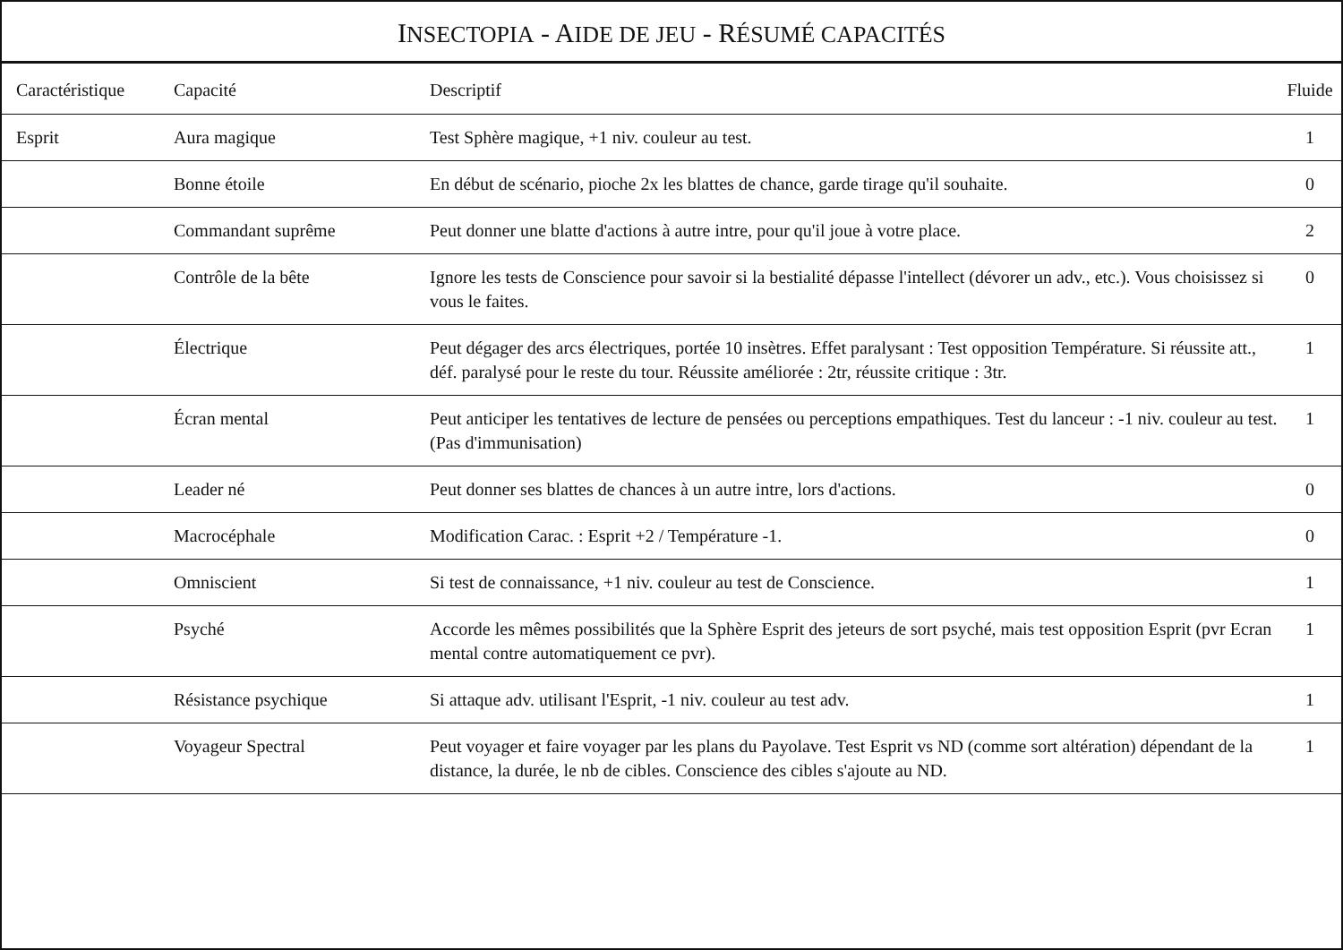INSECTOPIA - AIDE DE JEU - RÉSUMÉ CAPACITÉS
| Caractéristique | Capacité | Descriptif | Fluide |
| --- | --- | --- | --- |
| Esprit | Aura magique | Test Sphère magique, +1 niv. couleur au test. | 1 |
| | Bonne étoile | En début de scénario, pioche 2x les blattes de chance, garde tirage qu'il souhaite. | 0 |
| | Commandant suprême | Peut donner une blatte d'actions à autre intre, pour qu'il joue à votre place. | 2 |
| | Contrôle de la bête | Ignore les tests de Conscience pour savoir si la bestialité dépasse l'intellect (dévorer un adv., etc.). Vous choisissez si vous le faites. | 0 |
| | Électrique | Peut dégager des arcs électriques, portée 10 insètres. Effet paralysant : Test opposition Température. Si réussite att., déf. paralysé pour le reste du tour. Réussite améliorée : 2tr, réussite critique : 3tr. | 1 |
| | Écran mental | Peut anticiper les tentatives de lecture de pensées ou perceptions empathiques. Test du lanceur : -1 niv. couleur au test. (Pas d'immunisation) | 1 |
| | Leader né | Peut donner ses blattes de chances à un autre intre, lors d'actions. | 0 |
| | Macrocéphale | Modification Carac. : Esprit +2 / Température -1. | 0 |
| | Omniscient | Si test de connaissance, +1 niv. couleur au test de Conscience. | 1 |
| | Psyché | Accorde les mêmes possibilités que la Sphère Esprit des jeteurs de sort psyché, mais test opposition Esprit (pvr Ecran mental contre automatiquement ce pvr). | 1 |
| | Résistance psychique | Si attaque adv. utilisant l'Esprit, -1 niv. couleur au test adv. | 1 |
| | Voyageur Spectral | Peut voyager et faire voyager par les plans du Payolave. Test Esprit vs ND (comme sort altération) dépendant de la distance, la durée, le nb de cibles. Conscience des cibles s'ajoute au ND. | 1 |